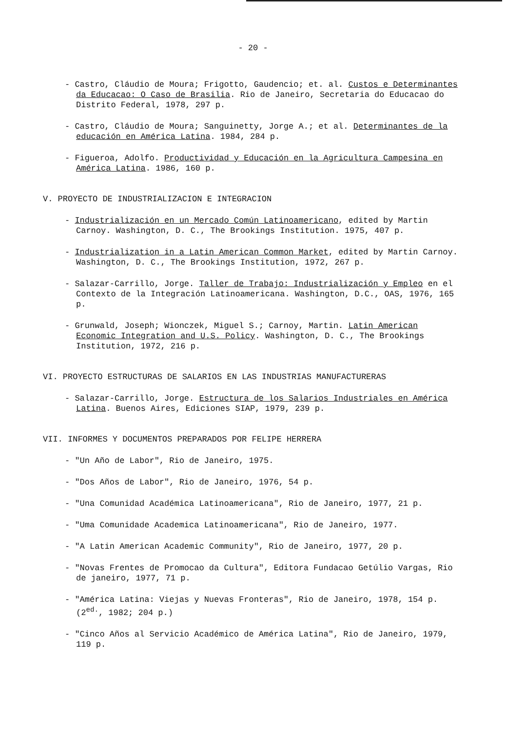- 20 -
- Castro, Cláudio de Moura; Frigotto, Gaudencio; et. al. Custos e Determinantes da Educacao: O Caso de Brasilia. Rio de Janeiro, Secretaria do Educacao do Distrito Federal, 1978, 297 p.
- Castro, Cláudio de Moura; Sanguinetty, Jorge A.; et al. Determinantes de la educación en América Latina. 1984, 284 p.
- Figueroa, Adolfo. Productividad y Educación en la Agricultura Campesina en América Latina. 1986, 160 p.
V. PROYECTO DE INDUSTRIALIZACION E INTEGRACION
- Industrialización en un Mercado Común Latinoamericano, edited by Martin Carnoy. Washington, D. C., The Brookings Institution. 1975, 407 p.
- Industrialization in a Latin American Common Market, edited by Martin Carnoy. Washington, D. C., The Brookings Institution, 1972, 267 p.
- Salazar-Carrillo, Jorge. Taller de Trabajo: Industrialización y Empleo en el Contexto de la Integración Latinoamericana. Washington, D.C., OAS, 1976, 165 p.
- Grunwald, Joseph; Wionczek, Miguel S.; Carnoy, Martin. Latin American Economic Integration and U.S. Policy. Washington, D. C., The Brookings Institution, 1972, 216 p.
VI. PROYECTO ESTRUCTURAS DE SALARIOS EN LAS INDUSTRIAS MANUFACTURERAS
- Salazar-Carrillo, Jorge. Estructura de los Salarios Industriales en América Latina. Buenos Aires, Ediciones SIAP, 1979, 239 p.
VII. INFORMES Y DOCUMENTOS PREPARADOS POR FELIPE HERRERA
- "Un Año de Labor", Rio de Janeiro, 1975.
- "Dos Años de Labor", Rio de Janeiro, 1976, 54 p.
- "Una Comunidad Académica Latinoamericana", Rio de Janeiro, 1977, 21 p.
- "Uma Comunidade Academica Latinoamericana", Rio de Janeiro, 1977.
- "A Latin American Academic Community", Rio de Janeiro, 1977, 20 p.
- "Novas Frentes de Promocao da Cultura", Editora Fundacao Getúlio Vargas, Rio de janeiro, 1977, 71 p.
- "América Latina: Viejas y Nuevas Fronteras", Rio de Janeiro, 1978, 154 p. (2<sup>ed.</sup>, 1982; 204 p.)
- "Cinco Años al Servicio Académico de América Latina", Rio de Janeiro, 1979, 119 p.